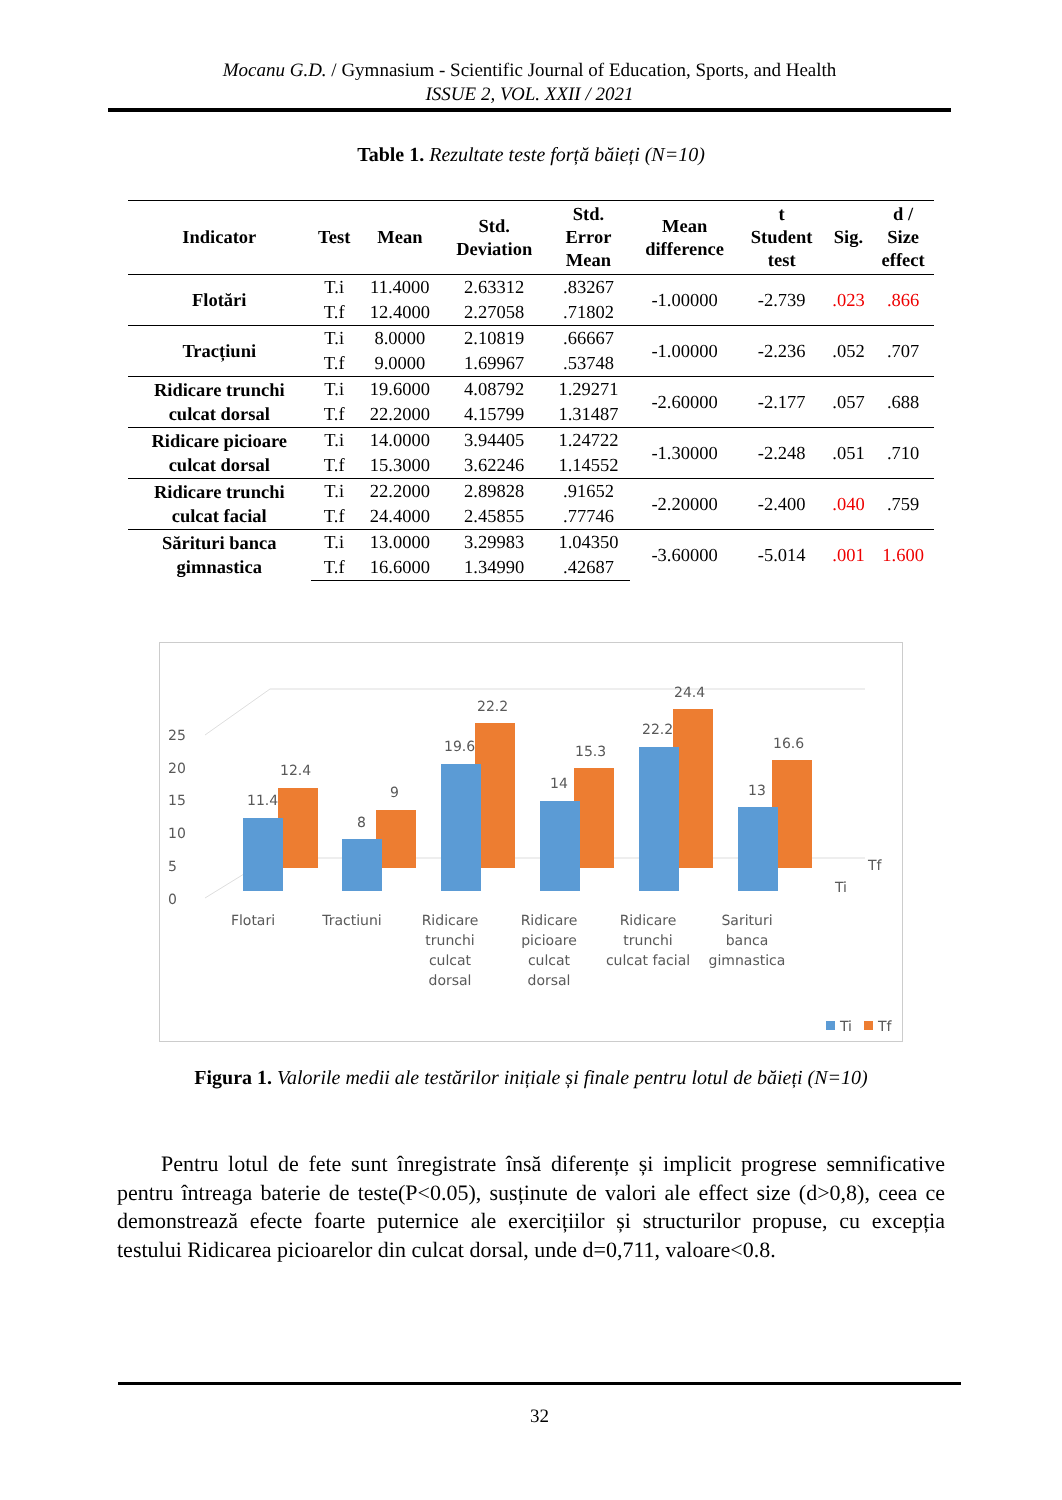Mocanu G.D. / Gymnasium - Scientific Journal of Education, Sports, and Health
ISSUE 2, VOL. XXII / 2021
Table 1. Rezultate teste forță băieți (N=10)
| Indicator | Test | Mean | Std. Deviation | Std. Error Mean | Mean difference | t Student test | Sig. | d / Size effect |
| --- | --- | --- | --- | --- | --- | --- | --- | --- |
| Flotări | T.i | 11.4000 | 2.63312 | .83267 | -1.00000 | -2.739 | .023 | .866 |
| | T.f | 12.4000 | 2.27058 | .71802 | | | | |
| Tracțiuni | T.i | 8.0000 | 2.10819 | .66667 | -1.00000 | -2.236 | .052 | .707 |
| | T.f | 9.0000 | 1.69967 | .53748 | | | | |
| Ridicare trunchi culcat dorsal | T.i | 19.6000 | 4.08792 | 1.29271 | -2.60000 | -2.177 | .057 | .688 |
| | T.f | 22.2000 | 4.15799 | 1.31487 | | | | |
| Ridicare picioare culcat dorsal | T.i | 14.0000 | 3.94405 | 1.24722 | -1.30000 | -2.248 | .051 | .710 |
| | T.f | 15.3000 | 3.62246 | 1.14552 | | | | |
| Ridicare trunchi culcat facial | T.i | 22.2000 | 2.89828 | .91652 | -2.20000 | -2.400 | .040 | .759 |
| | T.f | 24.4000 | 2.45855 | .77746 | | | | |
| Sărituri banca gimnastica | T.i | 13.0000 | 3.29983 | 1.04350 | -3.60000 | -5.014 | .001 | 1.600 |
| | T.f | 16.6000 | 1.34990 | .42687 | | | | |
0
5
10
15
20
25
11.4
12.4
8
9
19.6
22.2
14
15.3
22.2
24.4
13
16.6
Tf
Ti
Flotari
Tractiuni
Ridicare
trunchi
culcat
dorsal
Ridicare
picioare
culcat
dorsal
Ridicare
trunchi
culcat facial
Sarituri
banca
gimnastica
Ti
Tf
Figura 1. Valorile medii ale testărilor inițiale și finale pentru lotul de băieți (N=10)
Pentru lotul de fete sunt înregistrate însă diferențe și implicit progrese semnificative pentru întreaga baterie de teste(P<0.05), susținute de valori ale effect size (d>0,8), ceea ce demonstrează efecte foarte puternice ale exercițiilor și structurilor propuse, cu excepția testului Ridicarea picioarelor din culcat dorsal, unde d=0,711, valoare<0.8.
32